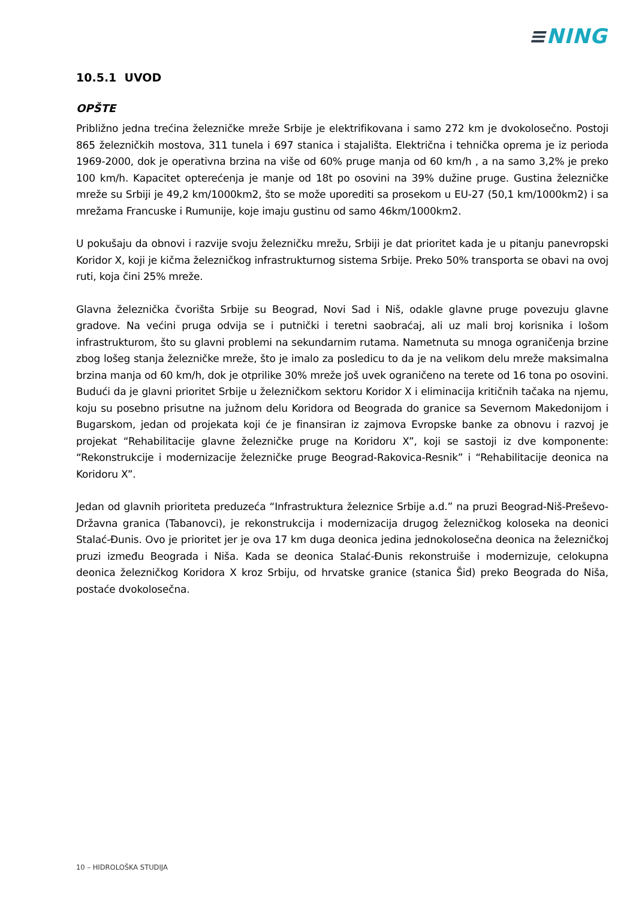≡NING
10.5.1 UVOD
OPŠTE
Približno jedna trećina železničke mreže Srbije je elektrifikovana i samo 272 km je dvokolosečno. Postoji 865 železničkih mostova, 311 tunela i 697 stanica i stajališta. Električna i tehnička oprema je iz perioda 1969-2000, dok je operativna brzina na više od 60% pruge manja od 60 km/h , a na samo 3,2% je preko 100 km/h. Kapacitet opterećenja je manje od 18t po osovini na 39% dužine pruge. Gustina železničke mreže su Srbiji je 49,2 km/1000km2, što se može uporediti sa prosekom u EU-27 (50,1 km/1000km2) i sa mrežama Francuske i Rumunije, koje imaju gustinu od samo 46km/1000km2.
U pokušaju da obnovi i razvije svoju železničku mrežu, Srbiji je dat prioritet kada je u pitanju panevropski Koridor X, koji je kičma železničkog infrastrukturnog sistema Srbije. Preko 50% transporta se obavi na ovoj ruti, koja čini 25% mreže.
Glavna železnička čvorišta Srbije su Beograd, Novi Sad i Niš, odakle glavne pruge povezuju glavne gradove. Na većini pruga odvija se i putnički i teretni saobraćaj, ali uz mali broj korisnika i lošom infrastrukturom, što su glavni problemi na sekundarnim rutama. Nametnuta su mnoga ograničenja brzine zbog lošeg stanja železničke mreže, što je imalo za posledicu to da je na velikom delu mreže maksimalna brzina manja od 60 km/h, dok je otprilike 30% mreže još uvek ograničeno na terete od 16 tona po osovini. Budući da je glavni prioritet Srbije u železničkom sektoru Koridor X i eliminacija kritičnih tačaka na njemu, koju su posebno prisutne na južnom delu Koridora od Beograda do granice sa Severnom Makedonijom i Bugarskom, jedan od projekata koji će je finansiran iz zajmova Evropske banke za obnovu i razvoj je projekat “Rehabilitacije glavne železničke pruge na Koridoru X”, koji se sastoji iz dve komponente: “Rekonstrukcije i modernizacije železničke pruge Beograd-Rakovica-Resnik” i “Rehabilitacije deonica na Koridoru X”.
Jedan od glavnih prioriteta preduzeća “Infrastruktura železnice Srbije a.d.” na pruzi Beograd-Niš-Preševo-Državna granica (Tabanovci), je rekonstrukcija i modernizacija drugog železničkog koloseka na deonici Stalać-Đunis. Ovo je prioritet jer je ova 17 km duga deonica jedina jednokolosečna deonica na železničkoj pruzi između Beograda i Niša. Kada se deonica Stalać-Đunis rekonstruiše i modernizuje, celokupna deonica železničkog Koridora X kroz Srbiju, od hrvatske granice (stanica Šid) preko Beograda do Niša, postaće dvokolosečna.
10 – HIDROLOŠKA STUDIJA